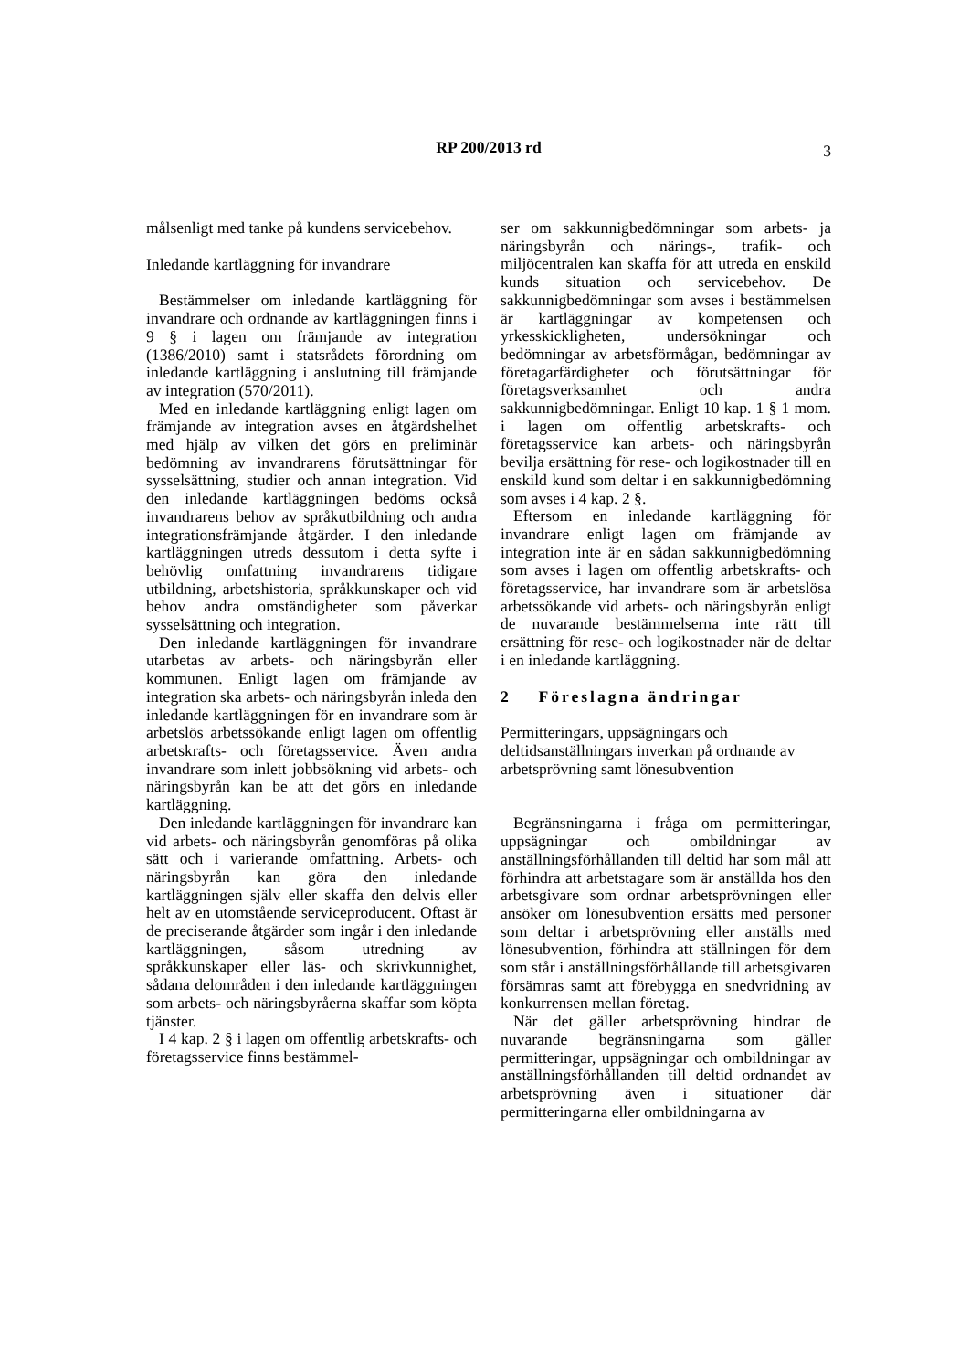RP 200/2013 rd
3
målsenligt med tanke på kundens servicebehov.
Inledande kartläggning för invandrare
Bestämmelser om inledande kartläggning för invandrare och ordnande av kartläggningen finns i 9 § i lagen om främjande av integration (1386/2010) samt i statsrådets förordning om inledande kartläggning i anslutning till främjande av integration (570/2011).
Med en inledande kartläggning enligt lagen om främjande av integration avses en åtgärdshelhet med hjälp av vilken det görs en preliminär bedömning av invandrarens förutsättningar för sysselsättning, studier och annan integration. Vid den inledande kartläggningen bedöms också invandrarens behov av språkutbildning och andra integrationsfrämjande åtgärder. I den inledande kartläggningen utreds dessutom i detta syfte i behövlig omfattning invandrarens tidigare utbildning, arbetshistoria, språkkunskaper och vid behov andra omständigheter som påverkar sysselsättning och integration.
Den inledande kartläggningen för invandrare utarbetas av arbets- och näringsbyrån eller kommunen. Enligt lagen om främjande av integration ska arbets- och näringsbyrån inleda den inledande kartläggningen för en invandrare som är arbetslös arbetssökande enligt lagen om offentlig arbetskrafts- och företagsservice. Även andra invandrare som inlett jobbsökning vid arbets- och näringsbyrån kan be att det görs en inledande kartläggning.
Den inledande kartläggningen för invandrare kan vid arbets- och näringsbyrån genomföras på olika sätt och i varierande omfattning. Arbets- och näringsbyrån kan göra den inledande kartläggningen själv eller skaffa den delvis eller helt av en utomstående serviceproducent. Oftast är de preciserande åtgärder som ingår i den inledande kartläggningen, såsom utredning av språkkunskaper eller läs- och skrivkunnighet, sådana delområden i den inledande kartläggningen som arbets- och näringsbyråerna skaffar som köpta tjänster.
I 4 kap. 2 § i lagen om offentlig arbetskrafts- och företagsservice finns bestämmel-
ser om sakkunnigbedömningar som arbets- ja näringsbyrån och närings-, trafik- och miljöcentralen kan skaffa för att utreda en enskild kunds situation och servicebehov. De sakkunnigbedömningar som avses i bestämmelsen är kartläggningar av kompetensen och yrkesskickligheten, undersökningar och bedömningar av arbetsförmågan, bedömningar av företagarfärdigheter och förutsättningar för företagsverksamhet och andra sakkunnigbedömningar. Enligt 10 kap. 1 § 1 mom. i lagen om offentlig arbetskrafts- och företagsservice kan arbets- och näringsbyrån bevilja ersättning för rese- och logikostnader till en enskild kund som deltar i en sakkunnigbedömning som avses i 4 kap. 2 §.
Eftersom en inledande kartläggning för invandrare enligt lagen om främjande av integration inte är en sådan sakkunnigbedömning som avses i lagen om offentlig arbetskrafts- och företagsservice, har invandrare som är arbetslösa arbetssökande vid arbets- och näringsbyrån enligt de nuvarande bestämmelserna inte rätt till ersättning för rese- och logikostnader när de deltar i en inledande kartläggning.
2 Föreslagna ändringar
Permitteringars, uppsägningars och deltidsanställningars inverkan på ordnande av arbetsprövning samt lönesubvention
Begränsningarna i fråga om permitteringar, uppsägningar och ombildningar av anställningsförhållanden till deltid har som mål att förhindra att arbetstagare som är anställda hos den arbetsgivare som ordnar arbetsprövningen eller ansöker om lönesubvention ersätts med personer som deltar i arbetsprövning eller anställs med lönesubvention, förhindra att ställningen för dem som står i anställningsförhållande till arbetsgivaren försämras samt att förebygga en snedvridning av konkurrensen mellan företag.
När det gäller arbetsprövning hindrar de nuvarande begränsningarna som gäller permitteringar, uppsägningar och ombildningar av anställningsförhållanden till deltid ordnandet av arbetsprövning även i situationer där permitteringarna eller ombildningarna av